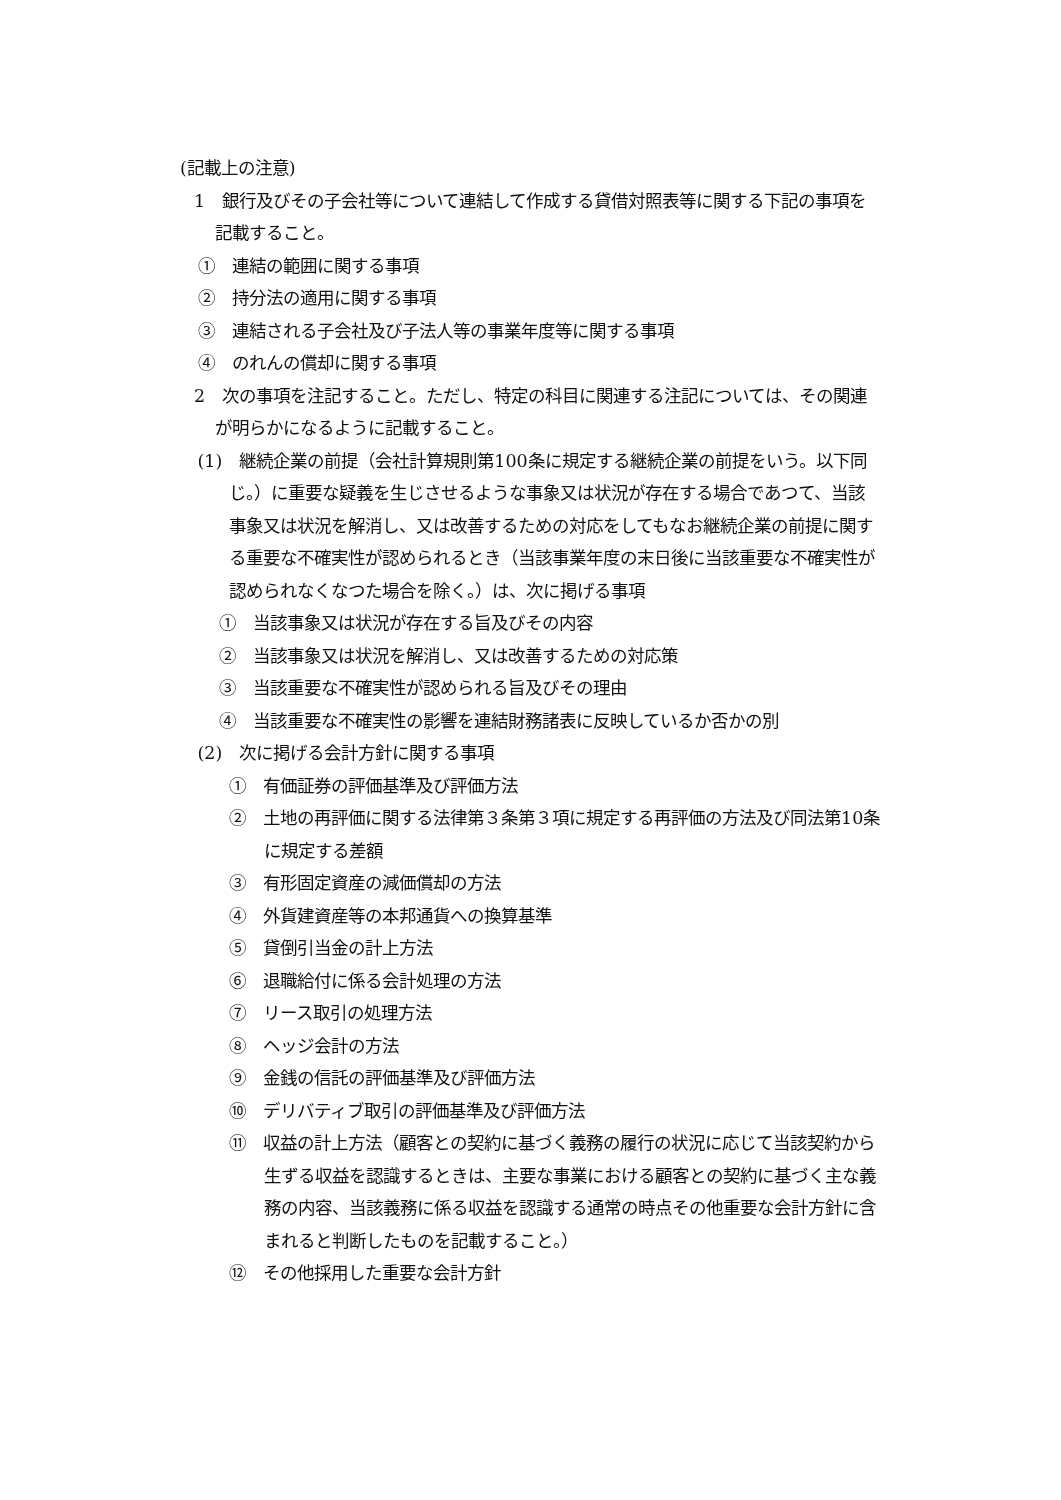(記載上の注意)
1　銀行及びその子会社等について連結して作成する貸借対照表等に関する下記の事項を記載すること。
①　連結の範囲に関する事項
②　持分法の適用に関する事項
③　連結される子会社及び子法人等の事業年度等に関する事項
④　のれんの償却に関する事項
2　次の事項を注記すること。ただし、特定の科目に関連する注記については、その関連が明らかになるように記載すること。
(1)　継続企業の前提（会社計算規則第100条に規定する継続企業の前提をいう。以下同じ。）に重要な疑義を生じさせるような事象又は状況が存在する場合であつて、当該事象又は状況を解消し、又は改善するための対応をしてもなお継続企業の前提に関する重要な不確実性が認められるとき（当該事業年度の末日後に当該重要な不確実性が認められなくなつた場合を除く。）は、次に掲げる事項
①　当該事象又は状況が存在する旨及びその内容
②　当該事象又は状況を解消し、又は改善するための対応策
③　当該重要な不確実性が認められる旨及びその理由
④　当該重要な不確実性の影響を連結財務諸表に反映しているか否かの別
(2)　次に掲げる会計方針に関する事項
①　有価証券の評価基準及び評価方法
②　土地の再評価に関する法律第３条第３項に規定する再評価の方法及び同法第10条に規定する差額
③　有形固定資産の減価償却の方法
④　外貨建資産等の本邦通貨への換算基準
⑤　貸倒引当金の計上方法
⑥　退職給付に係る会計処理の方法
⑦　リース取引の処理方法
⑧　ヘッジ会計の方法
⑨　金銭の信託の評価基準及び評価方法
⑩　デリバティブ取引の評価基準及び評価方法
⑪　収益の計上方法（顧客との契約に基づく義務の履行の状況に応じて当該契約から生ずる収益を認識するときは、主要な事業における顧客との契約に基づく主な義務の内容、当該義務に係る収益を認識する通常の時点その他重要な会計方針に含まれると判断したものを記載すること。）
⑫　その他採用した重要な会計方針